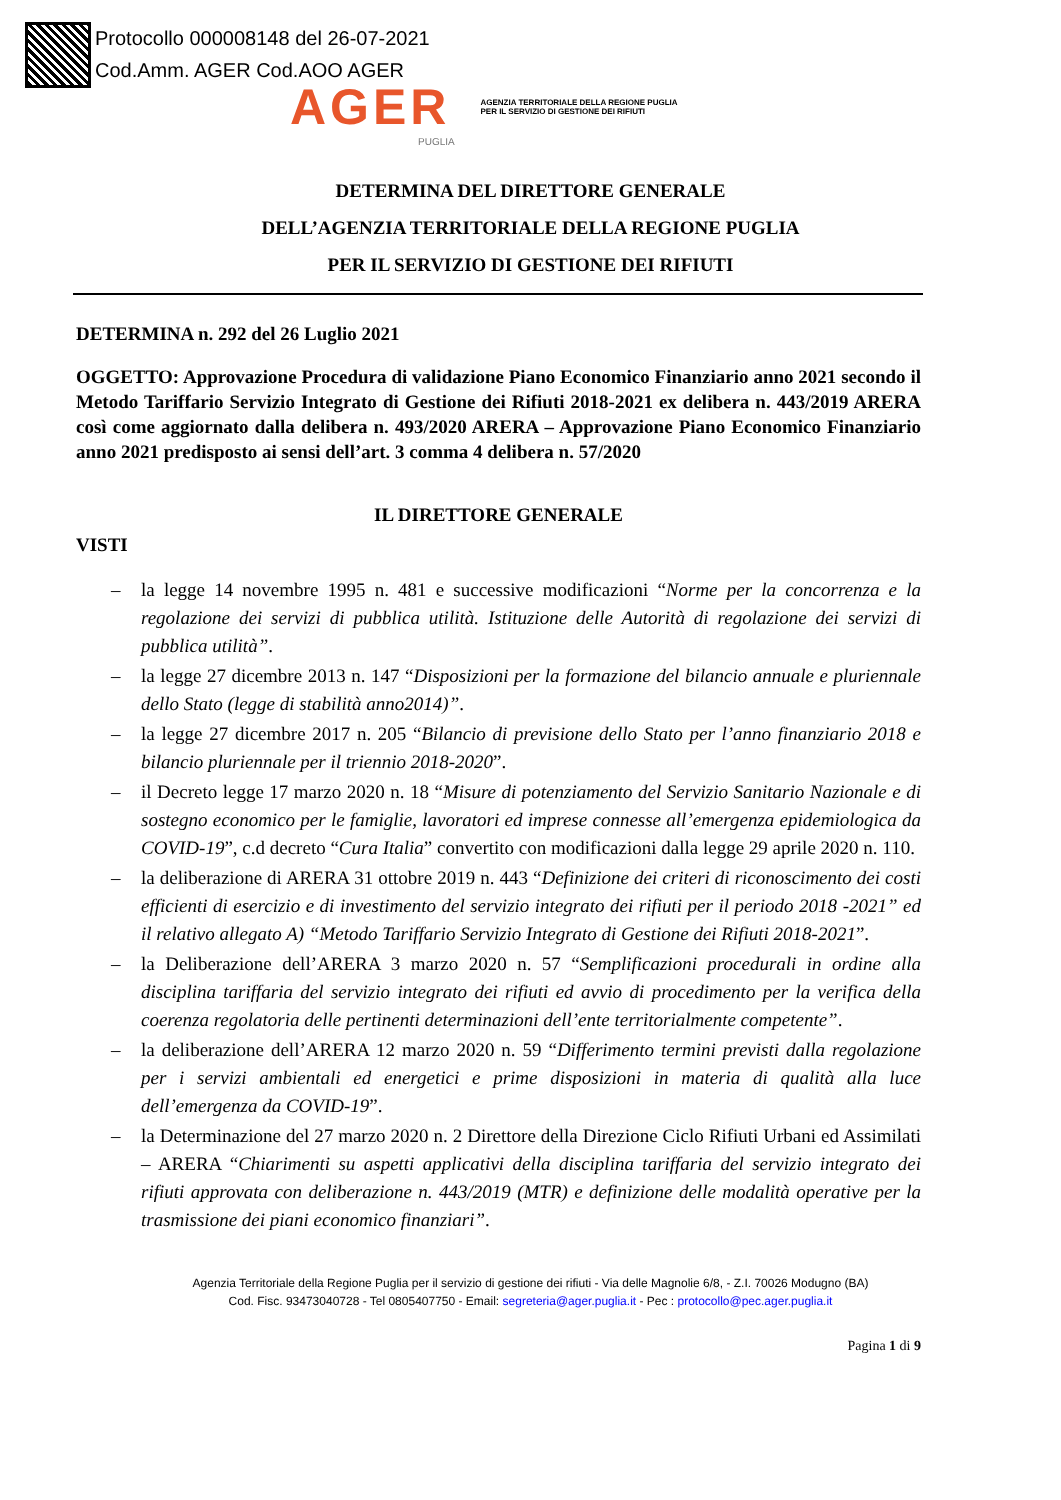Protocollo 000008148 del 26-07-2021
Cod.Amm. AGER Cod.AOO AGER
AGER AGENZIA TERRITORIALE DELLA REGIONE PUGLIA
PER IL SERVIZIO DI GESTIONE DEI RIFIUTI
PUGLIA
DETERMINA DEL DIRETTORE GENERALE
DELL’AGENZIA TERRITORIALE DELLA REGIONE PUGLIA
PER IL SERVIZIO DI GESTIONE DEI RIFIUTI
DETERMINA n. 292 del 26 Luglio 2021
OGGETTO: Approvazione Procedura di validazione Piano Economico Finanziario anno 2021 secondo il Metodo Tariffario Servizio Integrato di Gestione dei Rifiuti 2018-2021 ex delibera n. 443/2019 ARERA così come aggiornato dalla delibera n. 493/2020 ARERA – Approvazione Piano Economico Finanziario anno 2021 predisposto ai sensi dell’art. 3 comma 4 delibera n. 57/2020
IL DIRETTORE GENERALE
VISTI
– la legge 14 novembre 1995 n. 481 e successive modificazioni “Norme per la concorrenza e la regolazione dei servizi di pubblica utilità. Istituzione delle Autorità di regolazione dei servizi di pubblica utilità”.
– la legge 27 dicembre 2013 n. 147 “Disposizioni per la formazione del bilancio annuale e pluriennale dello Stato (legge di stabilità anno2014)”.
– la legge 27 dicembre 2017 n. 205 “Bilancio di previsione dello Stato per l’anno finanziario 2018 e bilancio pluriennale per il triennio 2018-2020”.
– il Decreto legge 17 marzo 2020 n. 18 “Misure di potenziamento del Servizio Sanitario Nazionale e di sostegno economico per le famiglie, lavoratori ed imprese connesse all’emergenza epidemiologica da COVID-19”, c.d decreto “Cura Italia” convertito con modificazioni dalla legge 29 aprile 2020 n. 110.
– la deliberazione di ARERA 31 ottobre 2019 n. 443 “Definizione dei criteri di riconoscimento dei costi efficienti di esercizio e di investimento del servizio integrato dei rifiuti per il periodo 2018 -2021” ed il relativo allegato A) “Metodo Tariffario Servizio Integrato di Gestione dei Rifiuti 2018-2021”.
– la Deliberazione dell’ARERA 3 marzo 2020 n. 57 “Semplificazioni procedurali in ordine alla disciplina tariffaria del servizio integrato dei rifiuti ed avvio di procedimento per la verifica della coerenza regolatoria delle pertinenti determinazioni dell’ente territorialmente competente”.
– la deliberazione dell’ARERA 12 marzo 2020 n. 59 “Differimento termini previsti dalla regolazione per i servizi ambientali ed energetici e prime disposizioni in materia di qualità alla luce dell’emergenza da COVID-19”.
– la Determinazione del 27 marzo 2020 n. 2 Direttore della Direzione Ciclo Rifiuti Urbani ed Assimilati – ARERA “Chiarimenti su aspetti applicativi della disciplina tariffaria del servizio integrato dei rifiuti approvata con deliberazione n. 443/2019 (MTR) e definizione delle modalità operative per la trasmissione dei piani economico finanziari”.
Agenzia Territoriale della Regione Puglia per il servizio di gestione dei rifiuti - Via delle Magnolie 6/8, - Z.I. 70026 Modugno (BA)
Cod. Fisc. 93473040728 - Tel 0805407750 - Email: segreteria@ager.puglia.it - Pec : protocollo@pec.ager.puglia.it
Pagina 1 di 9